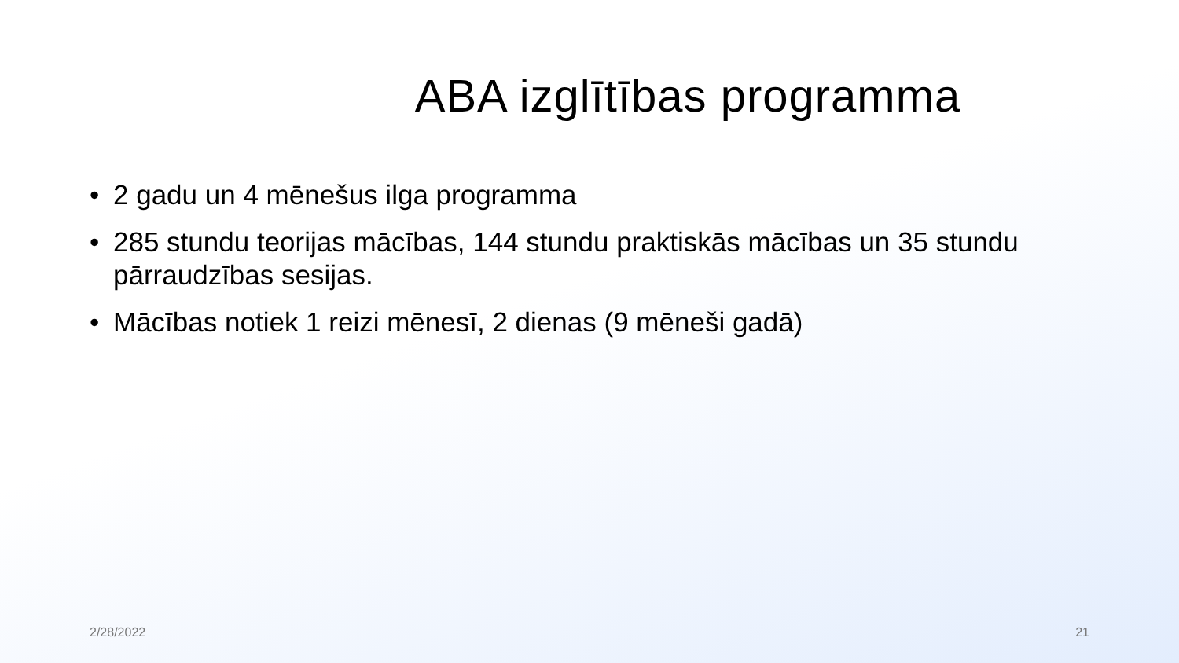ABA izglītības programma
• 2 gadu un 4 mēnešus ilga programma
• 285 stundu teorijas mācības, 144 stundu praktiskās mācības un 35 stundu pārraudzības sesijas.
• Mācības notiek 1 reizi mēnesī, 2 dienas (9 mēneši gadā)
2/28/2022 21